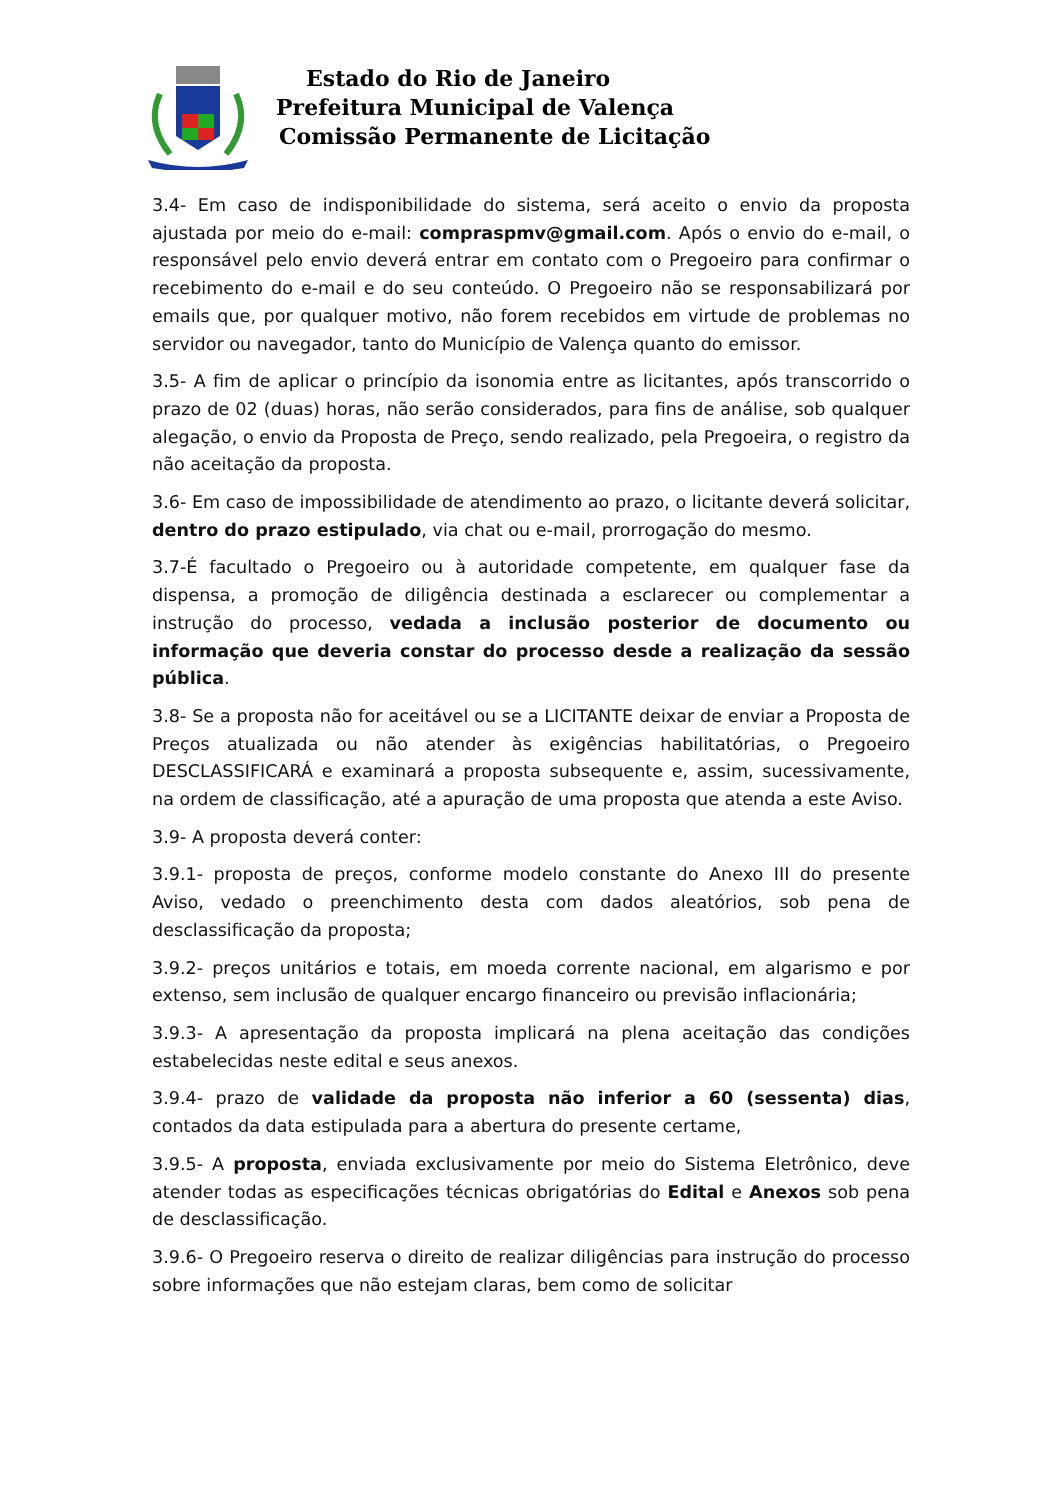Estado do Rio de Janeiro
Prefeitura Municipal de Valença
Comissão Permanente de Licitação
3.4- Em caso de indisponibilidade do sistema, será aceito o envio da proposta ajustada por meio do e-mail: compraspmv@gmail.com. Após o envio do e-mail, o responsável pelo envio deverá entrar em contato com o Pregoeiro para confirmar o recebimento do e-mail e do seu conteúdo. O Pregoeiro não se responsabilizará por emails que, por qualquer motivo, não forem recebidos em virtude de problemas no servidor ou navegador, tanto do Município de Valença quanto do emissor.
3.5- A fim de aplicar o princípio da isonomia entre as licitantes, após transcorrido o prazo de 02 (duas) horas, não serão considerados, para fins de análise, sob qualquer alegação, o envio da Proposta de Preço, sendo realizado, pela Pregoeira, o registro da não aceitação da proposta.
3.6- Em caso de impossibilidade de atendimento ao prazo, o licitante deverá solicitar, dentro do prazo estipulado, via chat ou e-mail, prorrogação do mesmo.
3.7-É facultado o Pregoeiro ou à autoridade competente, em qualquer fase da dispensa, a promoção de diligência destinada a esclarecer ou complementar a instrução do processo, vedada a inclusão posterior de documento ou informação que deveria constar do processo desde a realização da sessão pública.
3.8- Se a proposta não for aceitável ou se a LICITANTE deixar de enviar a Proposta de Preços atualizada ou não atender às exigências habilitatórias, o Pregoeiro DESCLASSIFICARÁ e examinará a proposta subsequente e, assim, sucessivamente, na ordem de classificação, até a apuração de uma proposta que atenda a este Aviso.
3.9- A proposta deverá conter:
3.9.1- proposta de preços, conforme modelo constante do Anexo III do presente Aviso, vedado o preenchimento desta com dados aleatórios, sob pena de desclassificação da proposta;
3.9.2- preços unitários e totais, em moeda corrente nacional, em algarismo e por extenso, sem inclusão de qualquer encargo financeiro ou previsão inflacionária;
3.9.3- A apresentação da proposta implicará na plena aceitação das condições estabelecidas neste edital e seus anexos.
3.9.4- prazo de validade da proposta não inferior a 60 (sessenta) dias, contados da data estipulada para a abertura do presente certame,
3.9.5- A proposta, enviada exclusivamente por meio do Sistema Eletrônico, deve atender todas as especificações técnicas obrigatórias do Edital e Anexos sob pena de desclassificação.
3.9.6- O Pregoeiro reserva o direito de realizar diligências para instrução do processo sobre informações que não estejam claras, bem como de solicitar